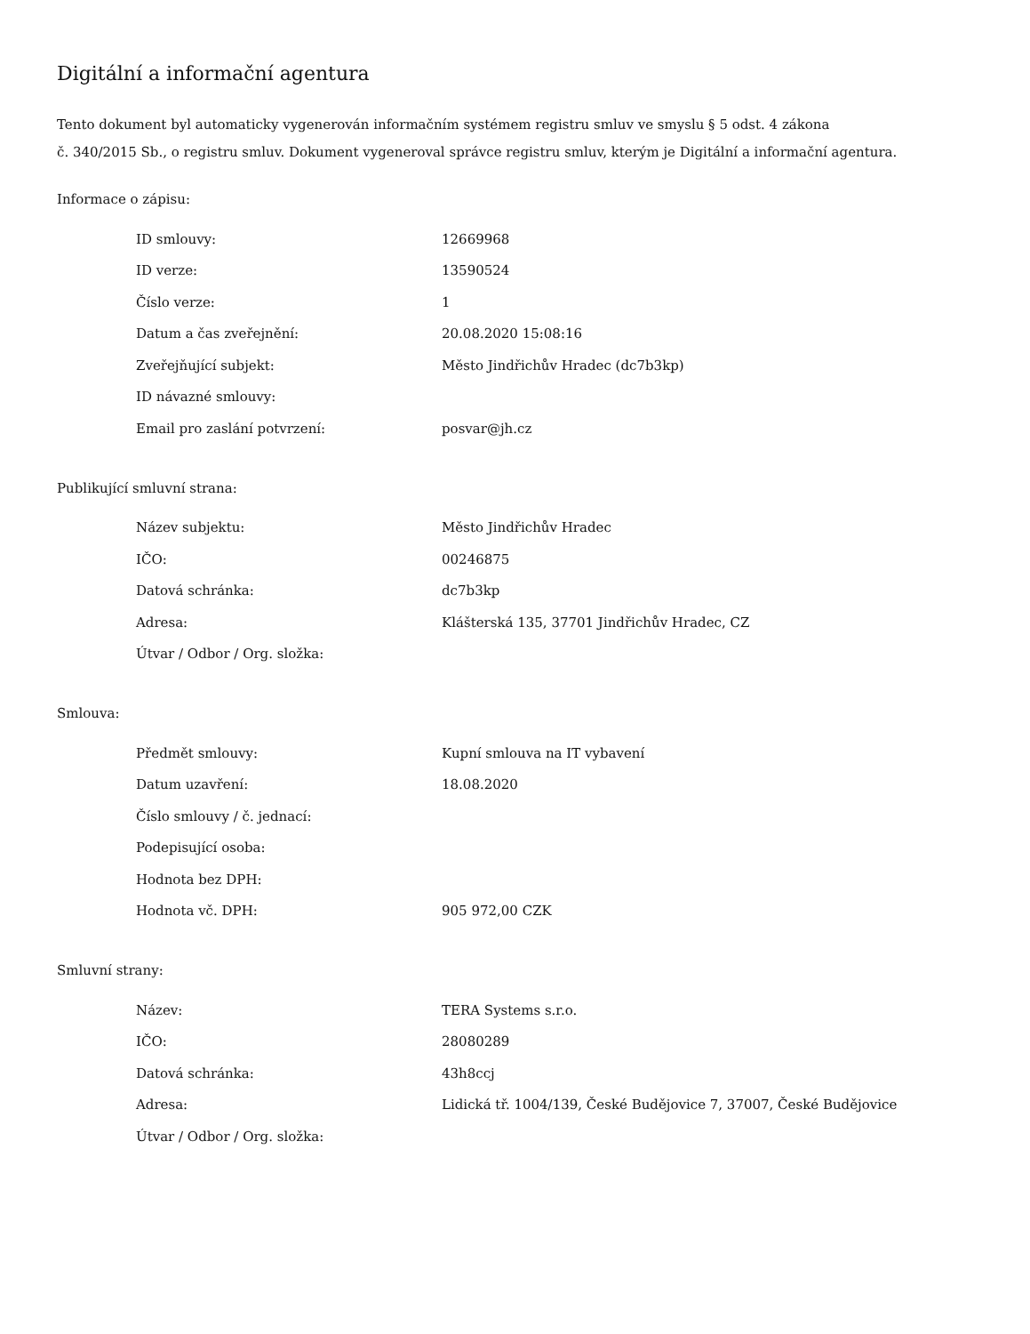Digitální a informační agentura
Tento dokument byl automaticky vygenerován informačním systémem registru smluv ve smyslu § 5 odst. 4 zákona
č. 340/2015 Sb., o registru smluv. Dokument vygeneroval správce registru smluv, kterým je Digitální a informační agentura.
Informace o zápisu:
| ID smlouvy: | 12669968 |
| ID verze: | 13590524 |
| Číslo verze: | 1 |
| Datum a čas zveřejnění: | 20.08.2020 15:08:16 |
| Zveřejňující subjekt: | Město Jindřichův Hradec (dc7b3kp) |
| ID návazné smlouvy: | |
| Email pro zaslání potvrzení: | posvar@jh.cz |
Publikující smluvní strana:
| Název subjektu: | Město Jindřichův Hradec |
| IČO: | 00246875 |
| Datová schránka: | dc7b3kp |
| Adresa: | Klášterská 135, 37701 Jindřichův Hradec, CZ |
| Útvar / Odbor / Org. složka: | |
Smlouva:
| Předmět smlouvy: | Kupní smlouva na IT vybavení |
| Datum uzavření: | 18.08.2020 |
| Číslo smlouvy / č. jednací: | |
| Podepisující osoba: | |
| Hodnota bez DPH: | |
| Hodnota vč. DPH: | 905 972,00 CZK |
Smluvní strany:
| Název: | TERA Systems s.r.o. |
| IČO: | 28080289 |
| Datová schránka: | 43h8ccj |
| Adresa: | Lidická tř. 1004/139, České Budějovice 7, 37007, České Budějovice |
| Útvar / Odbor / Org. složka: | |